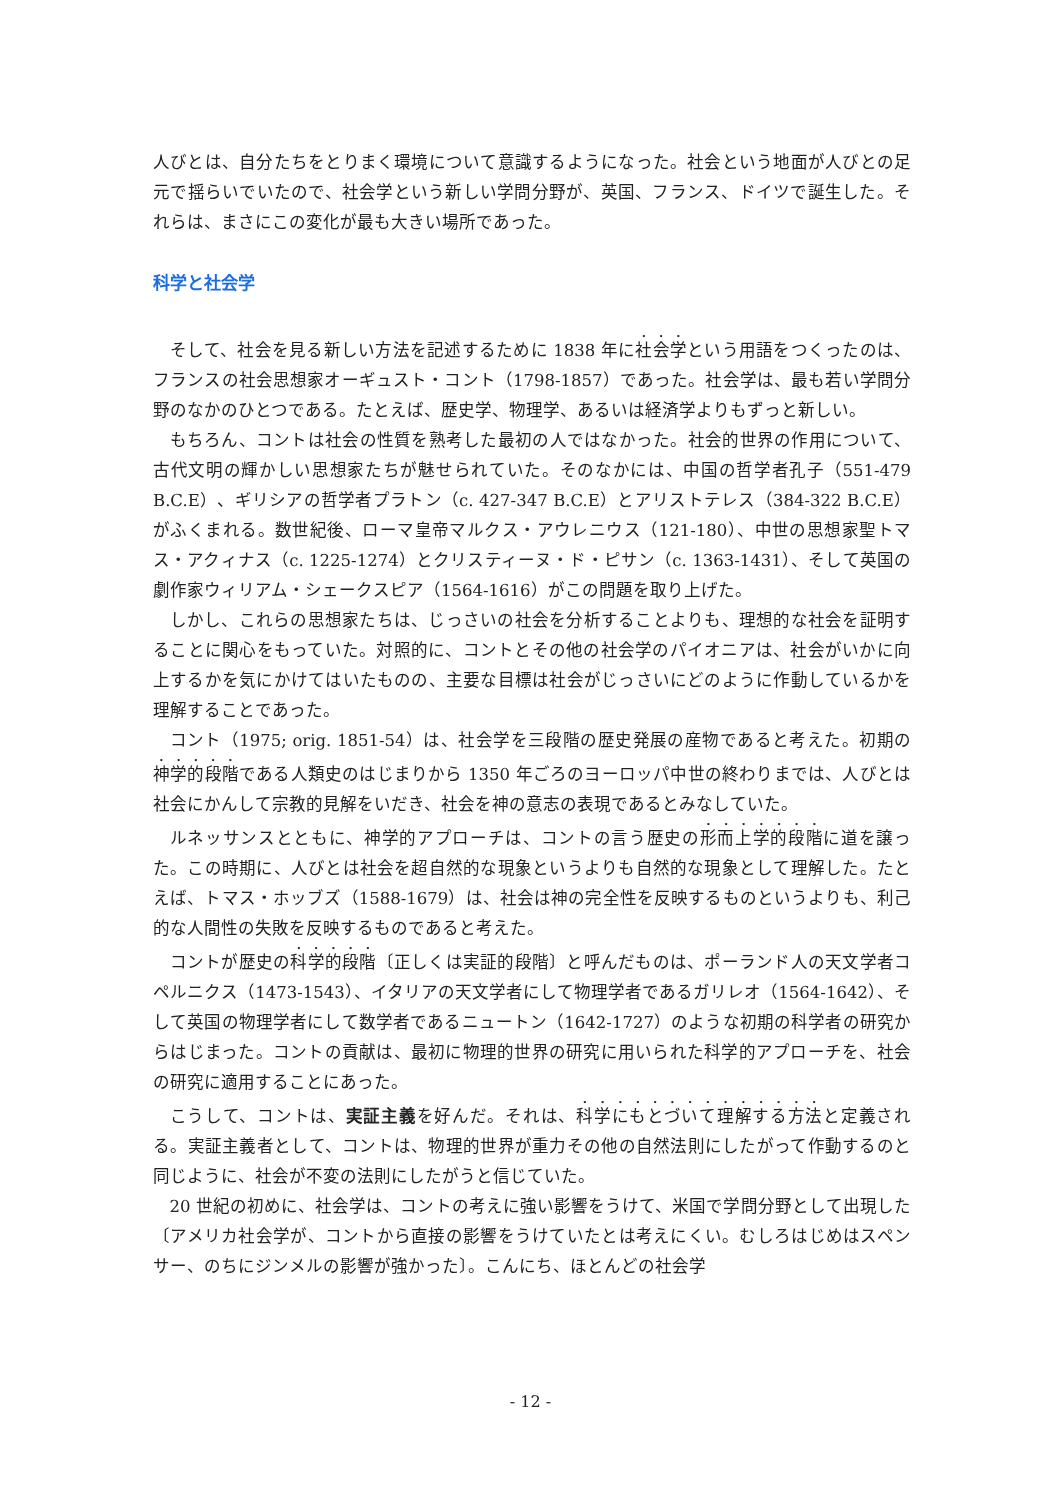人びとは、自分たちをとりまく環境について意識するようになった。社会という地面が人びとの足元で揺らいでいたので、社会学という新しい学問分野が、英国、フランス、ドイツで誕生した。それらは、まさにこの変化が最も大きい場所であった。
科学と社会学
そして、社会を見る新しい方法を記述するために 1838 年に社会学という用語をつくったのは、フランスの社会思想家オーギュスト・コント（1798-1857）であった。社会学は、最も若い学問分野のなかのひとつである。たとえば、歴史学、物理学、あるいは経済学よりもずっと新しい。
もちろん、コントは社会の性質を熟考した最初の人ではなかった。社会的世界の作用について、古代文明の輝かしい思想家たちが魅せられていた。そのなかには、中国の哲学者孔子（551-479 B.C.E）、ギリシアの哲学者プラトン（c. 427-347 B.C.E）とアリストテレス（384-322 B.C.E）がふくまれる。数世紀後、ローマ皇帝マルクス・アウレニウス（121-180）、中世の思想家聖トマス・アクィナス（c. 1225-1274）とクリスティーヌ・ド・ピサン（c. 1363-1431）、そして英国の劇作家ウィリアム・シェークスピア（1564-1616）がこの問題を取り上げた。
しかし、これらの思想家たちは、じっさいの社会を分析することよりも、理想的な社会を証明することに関心をもっていた。対照的に、コントとその他の社会学のパイオニアは、社会がいかに向上するかを気にかけてはいたものの、主要な目標は社会がじっさいにどのように作動しているかを理解することであった。
コント（1975; orig. 1851-54）は、社会学を三段階の歴史発展の産物であると考えた。初期の神学的段階である人類史のはじまりから 1350 年ごろのヨーロッパ中世の終わりまでは、人びとは社会にかんして宗教的見解をいだき、社会を神の意志の表現であるとみなしていた。
ルネッサンスとともに、神学的アプローチは、コントの言う歴史の形而上学的段階に道を譲った。この時期に、人びとは社会を超自然的な現象というよりも自然的な現象として理解した。たとえば、トマス・ホッブズ（1588-1679）は、社会は神の完全性を反映するものというよりも、利己的な人間性の失敗を反映するものであると考えた。
コントが歴史の科学的段階〔正しくは実証的段階〕と呼んだものは、ポーランド人の天文学者コペルニクス（1473-1543）、イタリアの天文学者にして物理学者であるガリレオ（1564-1642）、そして英国の物理学者にして数学者であるニュートン（1642-1727）のような初期の科学者の研究からはじまった。コントの貢献は、最初に物理的世界の研究に用いられた科学的アプローチを、社会の研究に適用することにあった。
こうして、コントは、実証主義を好んだ。それは、科学にもとづいて理解する方法と定義される。実証主義者として、コントは、物理的世界が重力その他の自然法則にしたがって作動するのと同じように、社会が不変の法則にしたがうと信じていた。
20 世紀の初めに、社会学は、コントの考えに強い影響をうけて、米国で学問分野として出現した〔アメリカ社会学が、コントから直接の影響をうけていたとは考えにくい。むしろはじめはスペンサー、のちにジンメルの影響が強かった〕。こんにち、ほとんどの社会学
- 12 -